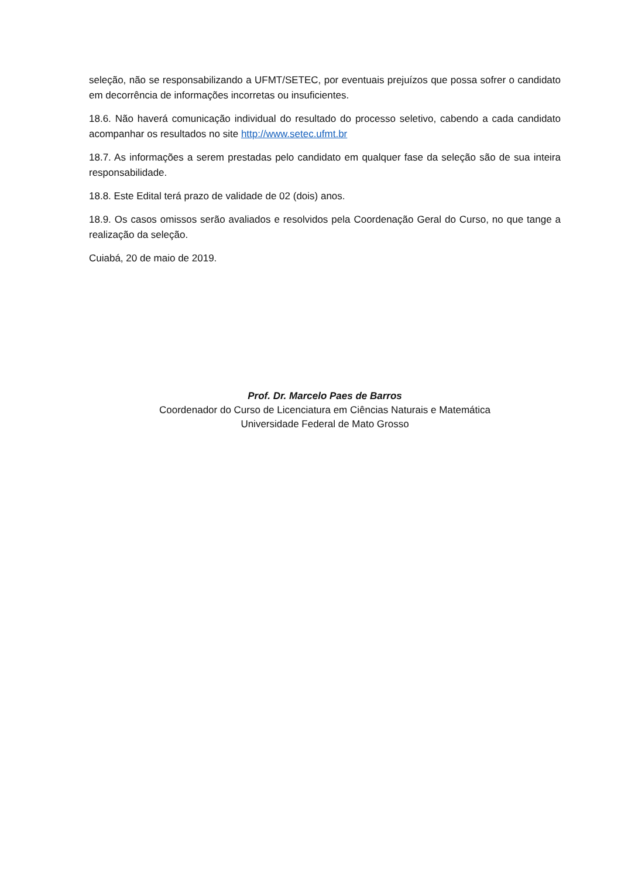seleção, não se responsabilizando a UFMT/SETEC, por eventuais prejuízos que possa sofrer o candidato em decorrência de informações incorretas ou insuficientes.
18.6. Não haverá comunicação individual do resultado do processo seletivo, cabendo a cada candidato acompanhar os resultados no site http://www.setec.ufmt.br
18.7. As informações a serem prestadas pelo candidato em qualquer fase da seleção são de sua inteira responsabilidade.
18.8. Este Edital terá prazo de validade de 02 (dois) anos.
18.9. Os casos omissos serão avaliados e resolvidos pela Coordenação Geral do Curso, no que tange a realização da seleção.
Cuiabá, 20 de maio de 2019.
Prof. Dr. Marcelo Paes de Barros
Coordenador do Curso de Licenciatura em Ciências Naturais e Matemática
Universidade Federal de Mato Grosso